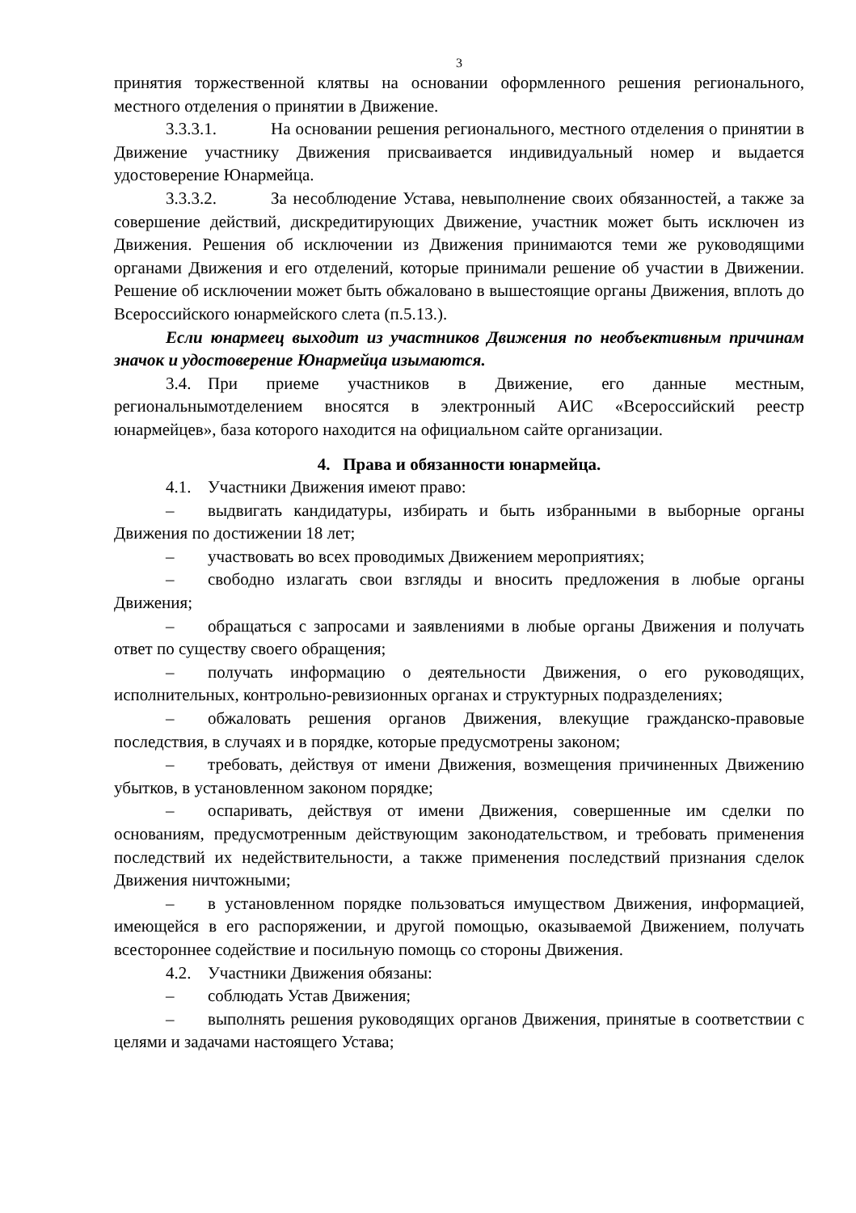3
принятия торжественной клятвы на основании оформленного решения регионального, местного отделения о принятии в Движение.
3.3.3.1. На основании решения регионального, местного отделения о принятии в Движение участнику Движения присваивается индивидуальный номер и выдается удостоверение Юнармейца.
3.3.3.2. За несоблюдение Устава, невыполнение своих обязанностей, а также за совершение действий, дискредитирующих Движение, участник может быть исключен из Движения. Решения об исключении из Движения принимаются теми же руководящими органами Движения и его отделений, которые принимали решение об участии в Движении. Решение об исключении может быть обжаловано в вышестоящие органы Движения, вплоть до Всероссийского юнармейского слета (п.5.13.).
Если юнармеец выходит из участников Движения по необъективным причинам значок и удостоверение Юнармейца изымаются.
3.4. При приеме участников в Движение, его данные местным, региональнымотделением вносятся в электронный АИС «Всероссийский реестр юнармейцев», база которого находится на официальном сайте организации.
4. Права и обязанности юнармейца.
4.1. Участники Движения имеют право:
– выдвигать кандидатуры, избирать и быть избранными в выборные органы Движения по достижении 18 лет;
– участвовать во всех проводимых Движением мероприятиях;
– свободно излагать свои взгляды и вносить предложения в любые органы Движения;
– обращаться с запросами и заявлениями в любые органы Движения и получать ответ по существу своего обращения;
– получать информацию о деятельности Движения, о его руководящих, исполнительных, контрольно-ревизионных органах и структурных подразделениях;
– обжаловать решения органов Движения, влекущие гражданско-правовые последствия, в случаях и в порядке, которые предусмотрены законом;
– требовать, действуя от имени Движения, возмещения причиненных Движению убытков, в установленном законом порядке;
– оспаривать, действуя от имени Движения, совершенные им сделки по основаниям, предусмотренным действующим законодательством, и требовать применения последствий их недействительности, а также применения последствий признания сделок Движения ничтожными;
– в установленном порядке пользоваться имуществом Движения, информацией, имеющейся в его распоряжении, и другой помощью, оказываемой Движением, получать всестороннее содействие и посильную помощь со стороны Движения.
4.2. Участники Движения обязаны:
– соблюдать Устав Движения;
– выполнять решения руководящих органов Движения, принятые в соответствии с целями и задачами настоящего Устава;